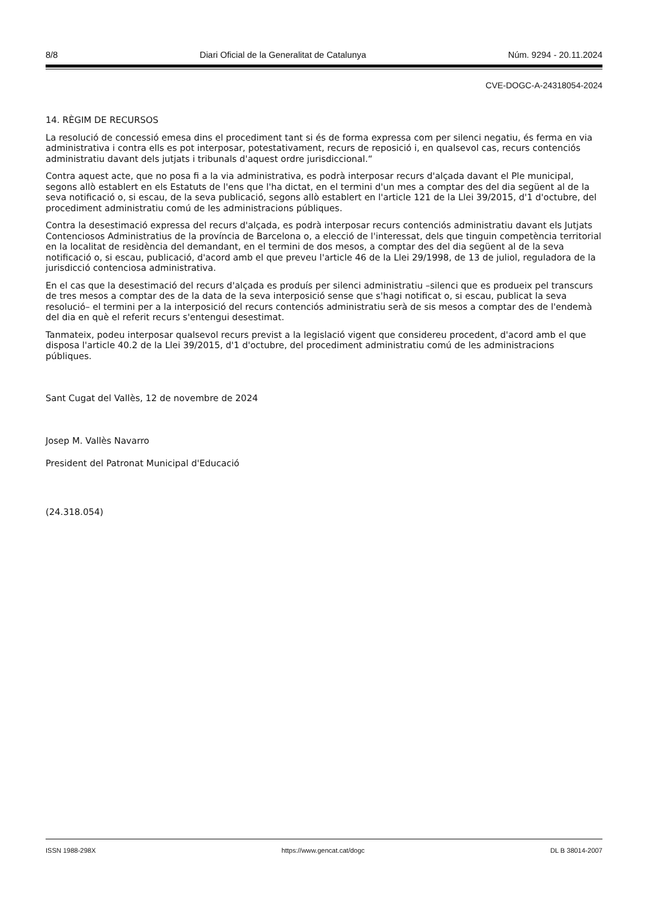8/8 Diari Oficial de la Generalitat de Catalunya Núm. 9294 - 20.11.2024
CVE-DOGC-A-24318054-2024
14. RÈGIM DE RECURSOS
La resolució de concessió emesa dins el procediment tant si és de forma expressa com per silenci negatiu, és ferma en via administrativa i contra ells es pot interposar, potestativament, recurs de reposició i, en qualsevol cas, recurs contenciós administratiu davant dels jutjats i tribunals d'aquest ordre jurisdiccional.“
Contra aquest acte, que no posa fi a la via administrativa, es podrà interposar recurs d'alçada davant el Ple municipal, segons allò establert en els Estatuts de l'ens que l'ha dictat, en el termini d'un mes a comptar des del dia següent al de la seva notificació o, si escau, de la seva publicació, segons allò establert en l'article 121 de la Llei 39/2015, d'1 d'octubre, del procediment administratiu comú de les administracions públiques.
Contra la desestimació expressa del recurs d'alçada, es podrà interposar recurs contenciós administratiu davant els Jutjats Contenciosos Administratius de la província de Barcelona o, a elecció de l'interessat, dels que tinguin competència territorial en la localitat de residència del demandant, en el termini de dos mesos, a comptar des del dia següent al de la seva notificació o, si escau, publicació, d'acord amb el que preveu l'article 46 de la Llei 29/1998, de 13 de juliol, reguladora de la jurisdicció contenciosa administrativa.
En el cas que la desestimació del recurs d'alçada es produís per silenci administratiu –silenci que es produeix pel transcurs de tres mesos a comptar des de la data de la seva interposició sense que s'hagi notificat o, si escau, publicat la seva resolució– el termini per a la interposició del recurs contenciós administratiu serà de sis mesos a comptar des de l'endemà del dia en què el referit recurs s'entengui desestimat.
Tanmateix, podeu interposar qualsevol recurs previst a la legislació vigent que considereu procedent, d'acord amb el que disposa l'article 40.2 de la Llei 39/2015, d'1 d'octubre, del procediment administratiu comú de les administracions públiques.
Sant Cugat del Vallès, 12 de novembre de 2024
Josep M. Vallès Navarro
President del Patronat Municipal d'Educació
(24.318.054)
ISSN 1988-298X https://www.gencat.cat/dogc DL B 38014-2007